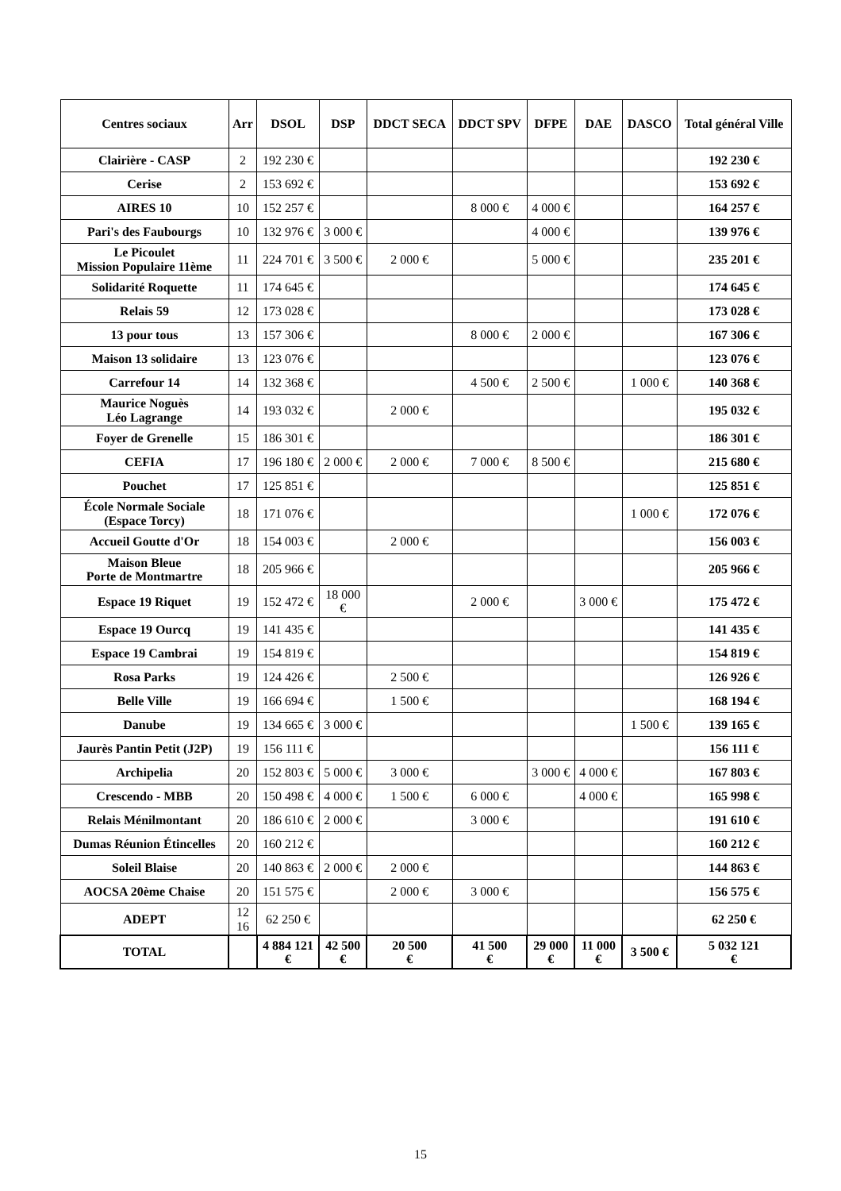| Centres sociaux | Arr | DSOL | DSP | DDCT SECA | DDCT SPV | DFPE | DAE | DASCO | Total général Ville |
| --- | --- | --- | --- | --- | --- | --- | --- | --- | --- |
| Clairière - CASP | 2 | 192 230 € | | | | | | | 192 230 € |
| Cerise | 2 | 153 692 € | | | | | | | 153 692 € |
| AIRES 10 | 10 | 152 257 € | | | 8 000 € | 4 000 € | | | 164 257 € |
| Pari's des Faubourgs | 10 | 132 976 € | 3 000 € | | | 4 000 € | | | 139 976 € |
| Le Picoulet Mission Populaire 11ème | 11 | 224 701 € | 3 500 € | 2 000 € | | 5 000 € | | | 235 201 € |
| Solidarité Roquette | 11 | 174 645 € | | | | | | | 174 645 € |
| Relais 59 | 12 | 173 028 € | | | | | | | 173 028 € |
| 13 pour tous | 13 | 157 306 € | | | 8 000 € | 2 000 € | | | 167 306 € |
| Maison 13 solidaire | 13 | 123 076 € | | | | | | | 123 076 € |
| Carrefour 14 | 14 | 132 368 € | | | 4 500 € | 2 500 € | | 1 000 € | 140 368 € |
| Maurice Noguès Léo Lagrange | 14 | 193 032 € | | 2 000 € | | | | | 195 032 € |
| Foyer de Grenelle | 15 | 186 301 € | | | | | | | 186 301 € |
| CEFIA | 17 | 196 180 € | 2 000 € | 2 000 € | 7 000 € | 8 500 € | | | 215 680 € |
| Pouchet | 17 | 125 851 € | | | | | | | 125 851 € |
| École Normale Sociale (Espace Torcy) | 18 | 171 076 € | | | | | | 1 000 € | 172 076 € |
| Accueil Goutte d'Or | 18 | 154 003 € | | 2 000 € | | | | | 156 003 € |
| Maison Bleue Porte de Montmartre | 18 | 205 966 € | | | | | | | 205 966 € |
| Espace 19 Riquet | 19 | 152 472 € | 18 000 € | | 2 000 € | | 3 000 € | | 175 472 € |
| Espace 19 Ourcq | 19 | 141 435 € | | | | | | | 141 435 € |
| Espace 19 Cambrai | 19 | 154 819 € | | | | | | | 154 819 € |
| Rosa Parks | 19 | 124 426 € | | 2 500 € | | | | | 126 926 € |
| Belle Ville | 19 | 166 694 € | | 1 500 € | | | | | 168 194 € |
| Danube | 19 | 134 665 € | 3 000 € | | | | | 1 500 € | 139 165 € |
| Jaurès Pantin Petit (J2P) | 19 | 156 111 € | | | | | | | 156 111 € |
| Archipelia | 20 | 152 803 € | 5 000 € | 3 000 € | | 3 000 € | 4 000 € | | 167 803 € |
| Crescendo - MBB | 20 | 150 498 € | 4 000 € | 1 500 € | 6 000 € | | 4 000 € | | 165 998 € |
| Relais Ménilmontant | 20 | 186 610 € | 2 000 € | | 3 000 € | | | | 191 610 € |
| Dumas Réunion Étincelles | 20 | 160 212 € | | | | | | | 160 212 € |
| Soleil Blaise | 20 | 140 863 € | 2 000 € | 2 000 € | | | | | 144 863 € |
| AOCSA 20ème Chaise | 20 | 151 575 € | | 2 000 € | 3 000 € | | | | 156 575 € |
| ADEPT | 12 16 | 62 250 € | | | | | | | 62 250 € |
| TOTAL | | 4 884 121 € | 42 500 € | 20 500 € | 41 500 € | 29 000 € | 11 000 € | 3 500 € | 5 032 121 € |
15